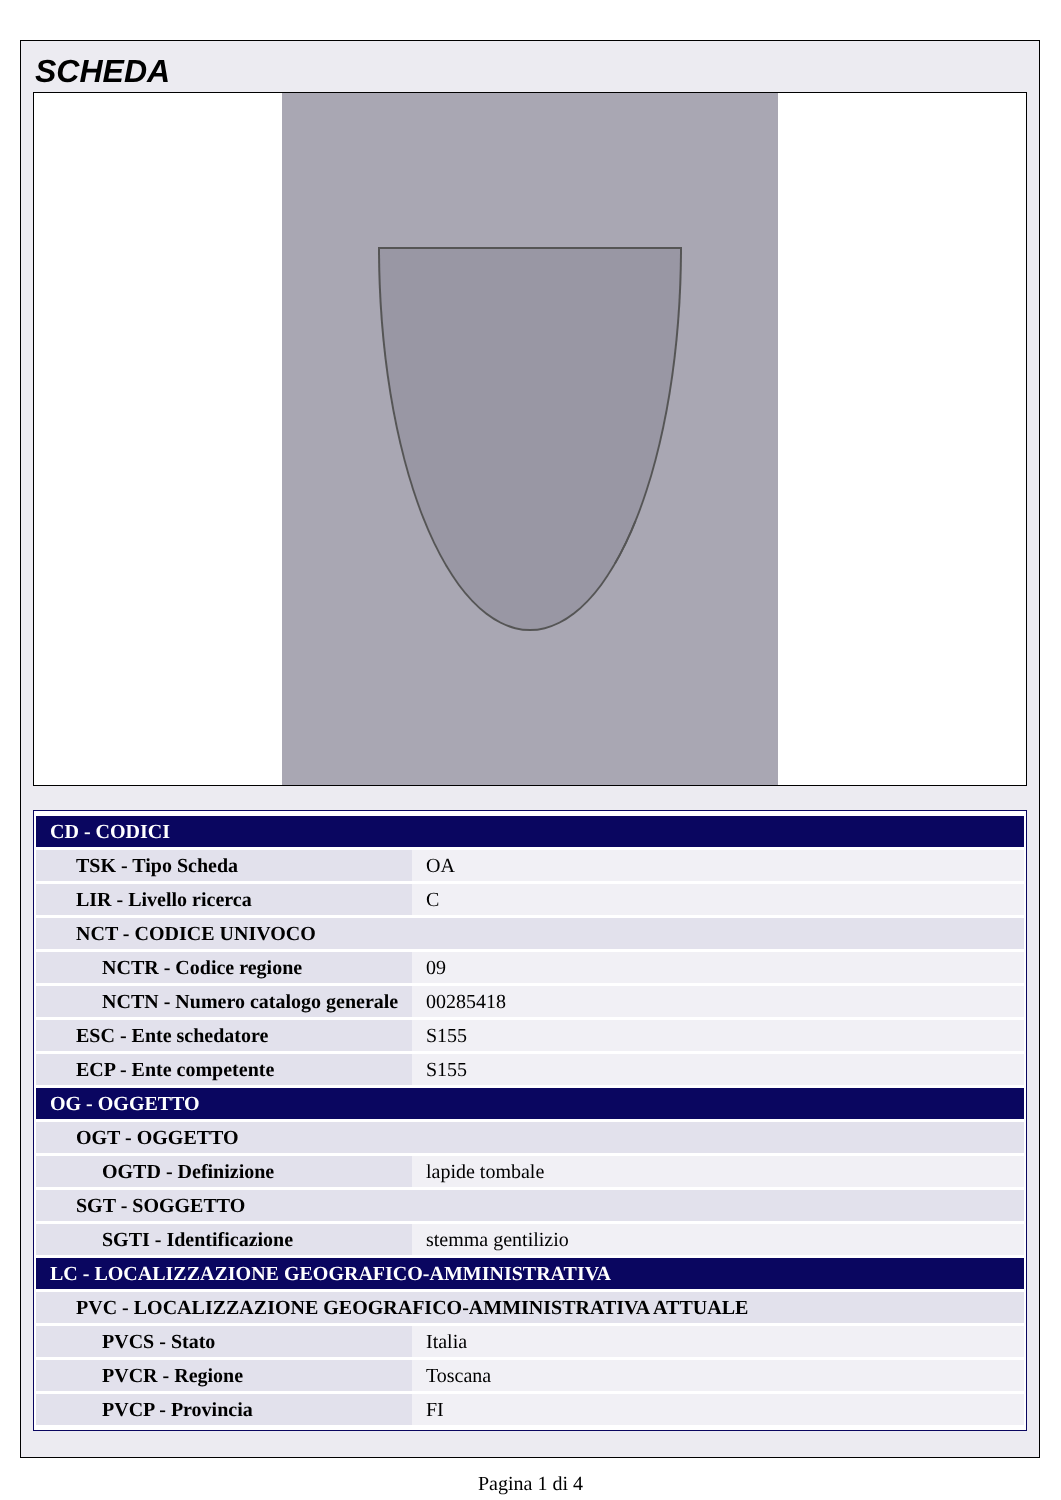SCHEDA
| CD - CODICI | |
| TSK - Tipo Scheda | OA |
| LIR - Livello ricerca | C |
| NCT - CODICE UNIVOCO | |
| NCTR - Codice regione | 09 |
| NCTN - Numero catalogo generale | 00285418 |
| ESC - Ente schedatore | S155 |
| ECP - Ente competente | S155 |
| OG - OGGETTO | |
| OGT - OGGETTO | |
| OGTD - Definizione | lapide tombale |
| SGT - SOGGETTO | |
| SGTI - Identificazione | stemma gentilizio |
| LC - LOCALIZZAZIONE GEOGRAFICO-AMMINISTRATIVA | |
| PVC - LOCALIZZAZIONE GEOGRAFICO-AMMINISTRATIVA ATTUALE | |
| PVCS - Stato | Italia |
| PVCR - Regione | Toscana |
| PVCP - Provincia | FI |
Pagina 1 di 4